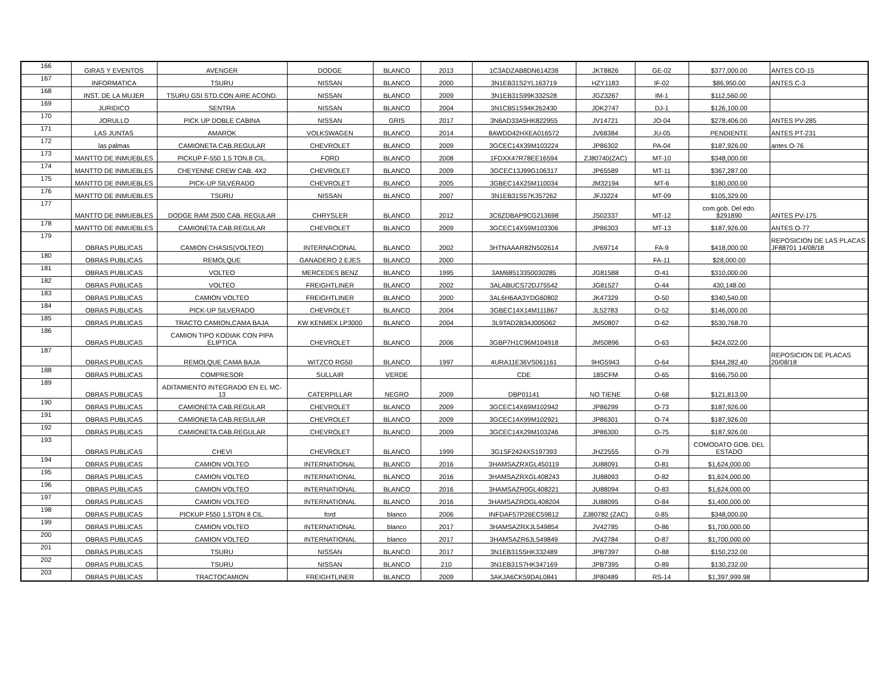| 166 | GIRAS Y EVENTOS | AVENGER | DODGE | BLANCO | 2013 | 1C3ADZAB8DN614238 | JKT8826 | GE-02 | $377,000.00 | ANTES CO-15 |
| 167 | INFORMATICA | TSURU | NISSAN | BLANCO | 2000 | 3N1EB31S2YL163719 | HZY1183 | IF-02 | $86,950.00 | ANTES C-3 |
| 168 | INST. DE LA MUJER | TSURU GSI STD.CON AIRE ACOND. | NISSAN | BLANCO | 2009 | 3N1EB31S99K332528 | JGZ3267 | IM-1 | $112,560.00 | |
| 169 | JURIDICO | SENTRA | NISSAN | BLANCO | 2004 | 3N1CB51S94K262430 | JDK2747 | DJ-1 | $126,100.00 | |
| 170 | JORULLO | PICK UP DOBLE CABINA | NISSAN | GRIS | 2017 | 3N6AD33A5HK822955 | JV14721 | JO-04 | $278,406.00 | ANTES PV-285 |
| 171 | LAS JUNTAS | AMAROK | VOLKSWAGEN | BLANCO | 2014 | 8AWDD42HXEA016572 | JV68384 | JU-05 | PENDIENTE | ANTES PT-231 |
| 172 | las palmas | CAMIONETA CAB.REGULAR | CHEVROLET | BLANCO | 2009 | 3GCEC14X39M103224 | JP86302 | PA-04 | $187,926.00 | antes O-76 |
| 173 | MANTTO DE INMUEBLES | PICKUP F-550 1.5 TON.8 CIL. | FORD | BLANCO | 2008 | 1FDXX47R78EE16594 | ZJ80740(ZAC) | MT-10 | $348,000.00 | |
| 174 | MANTTO DE INMUEBLES | CHEYENNE CREW CAB. 4X2 | CHEVROLET | BLANCO | 2009 | 3GCEC13J99G106317 | JP65589 | MT-11 | $367,287.00 | |
| 175 | MANTTO DE INMUEBLES | PICK-UP SILVERADO | CHEVROLET | BLANCO | 2005 | 3GBEC14X25M110034 | JM32194 | MT-6 | $180,000.00 | |
| 176 | MANTTO DE INMUEBLES | TSURU | NISSAN | BLANCO | 2007 | 3N1EB31S57K357262 | JFJ3224 | MT-09 | $105,329.00 | |
| 177 | MANTTO DE INMUEBLES | DODGE RAM 2500 CAB. REGULAR | CHRYSLER | BLANCO | 2012 | 3C6ZDBAP9CG213698 | JS02337 | MT-12 | com.gob. Del edo. $291890 | ANTES PV-175 |
| 178 | MANTTO DE INMUEBLES | CAMIONETA CAB.REGULAR | CHEVROLET | BLANCO | 2009 | 3GCEC14X59M103306 | JP86303 | MT-13 | $187,926.00 | ANTES O-77 |
| 179 | OBRAS PUBLICAS | CAMION CHASIS(VOLTEO) | INTERNACIONAL | BLANCO | 2002 | 3HTNAAAR82N502614 | JV69714 | FA-9 | $418,000.00 | REPOSICION DE LAS PLACAS JF88701 14/08/18 |
| 180 | OBRAS PUBLICAS | REMOLQUE | GANADERO 2 EJES | BLANCO | 2000 | | | FA-11 | $28,000.00 | |
| 181 | OBRAS PUBLICAS | VOLTEO | MERCEDES BENZ | BLANCO | 1995 | 3AM68513350030285 | JG81588 | O-41 | $310,000.00 | |
| 182 | OBRAS PUBLICAS | VOLTEO | FREIGHTLINER | BLANCO | 2002 | 3ALABUCS72DJ75542 | JG81527 | O-44 | 430,148.00 | |
| 183 | OBRAS PUBLICAS | CAMION VOLTEO | FREIGHTLINER | BLANCO | 2000 | 3AL6H6AA3YDG60802 | JK47329 | O-50 | $340,540.00 | |
| 184 | OBRAS PUBLICAS | PICK-UP SILVERADO | CHEVROLET | BLANCO | 2004 | 3GBEC14X14M111867 | JL52783 | O-52 | $146,000.00 | |
| 185 | OBRAS PUBLICAS | TRACTO CAMION,CAMA BAJA | KW KENMEX LP3000 | BLANCO | 2004 | 3L9TAD2B34J005062 | JM50807 | O-62 | $530,768.70 | |
| 186 | OBRAS PUBLICAS | CAMION TIPO KODIAK CON PIPA ELIPTICA | CHEVROLET | BLANCO | 2006 | 3GBP7H1C96M104918 | JM50896 | O-63 | $424,022.00 | |
| 187 | OBRAS PUBLICAS | REMOLQUE CAMA BAJA | WITZCO RG50 | BLANCO | 1997 | 4URA11E36VS061161 | 9HG5943 | O-64 | $344,282.40 | REPOSICION DE PLACAS 20/08/18 |
| 188 | OBRAS PUBLICAS | COMPRESOR | SULLAIR | VERDE | | CDE | 185CFM | O-65 | $166,750.00 | |
| 189 | OBRAS PUBLICAS | ADITAMIENTO INTEGRADO EN EL MC-13 | CATERPILLAR | NEGRO | 2009 | DBP01141 | NO TIENE | O-68 | $121,813.00 | |
| 190 | OBRAS PUBLICAS | CAMIONETA CAB.REGULAR | CHEVROLET | BLANCO | 2009 | 3GCEC14X69M102942 | JP86299 | O-73 | $187,926.00 | |
| 191 | OBRAS PUBLICAS | CAMIONETA CAB.REGULAR | CHEVROLET | BLANCO | 2009 | 3GCEC14X99M102921 | JP86301 | O-74 | $187,926.00 | |
| 192 | OBRAS PUBLICAS | CAMIONETA CAB.REGULAR | CHEVROLET | BLANCO | 2009 | 3GCEC14X29M103246 | JP86300 | O-75 | $187,926.00 | |
| 193 | OBRAS PUBLICAS | CHEVI | CHEVROLET | BLANCO | 1999 | 3G1SF2424XS197393 | JHZ2555 | O-79 | COMODATO GOB. DEL ESTADO | |
| 194 | OBRAS PUBLICAS | CAMION VOLTEO | INTERNATIONAL | BLANCO | 2016 | 3HAMSAZRXGL450119 | JU88091 | O-81 | $1,624,000.00 | |
| 195 | OBRAS PUBLICAS | CAMION VOLTEO | INTERNATIONAL | BLANCO | 2016 | 3HAMSAZRXGL408243 | JU88093 | O-82 | $1,624,000.00 | |
| 196 | OBRAS PUBLICAS | CAMION VOLTEO | INTERNATIONAL | BLANCO | 2016 | 3HAMSAZR0GL408221 | JU88094 | O-83 | $1,624,000.00 | |
| 197 | OBRAS PUBLICAS | CAMION VOLTEO | INTERNATIONAL | BLANCO | 2016 | 3HAMSAZROGL408204 | JU88095 | O-84 | $1,400,000.00 | |
| 198 | OBRAS PUBLICAS | PICKUP F550 1.5TON 8 CIL. | ford | blanco | 2006 | INFDAF57P26EC59812 | ZJ80782 (ZAC) | 0-85 | $348,000.00 | |
| 199 | OBRAS PUBLICAS | CAMION VOLTEO | INTERNATIONAL | blanco | 2017 | 3HAMSAZRXJL549854 | JV42785 | O-86 | $1,700,000.00 | |
| 200 | OBRAS PUBLICAS | CAMION VOLTEO | INTERNATIONAL | blanco | 2017 | 3HAMSAZR6JL549849 | JV42784 | O-87 | $1,700,000.00 | |
| 201 | OBRAS PUBLICAS | TSURU | NISSAN | BLANCO | 2017 | 3N1EB31S5HK332489 | JPB7397 | O-88 | $150,232.00 | |
| 202 | OBRAS PUBLICAS | TSURU | NISSAN | BLANCO | 210 | 3N1EB31S7HK347169 | JPB7395 | O-89 | $130,232.00 | |
| 203 | OBRAS PUBLICAS | TRACTOCAMION | FREIGHTLINER | BLANCO | 2009 | 3AKJA6CK59DAL0841 | JP80489 | RS-14 | $1,397,999.98 | |